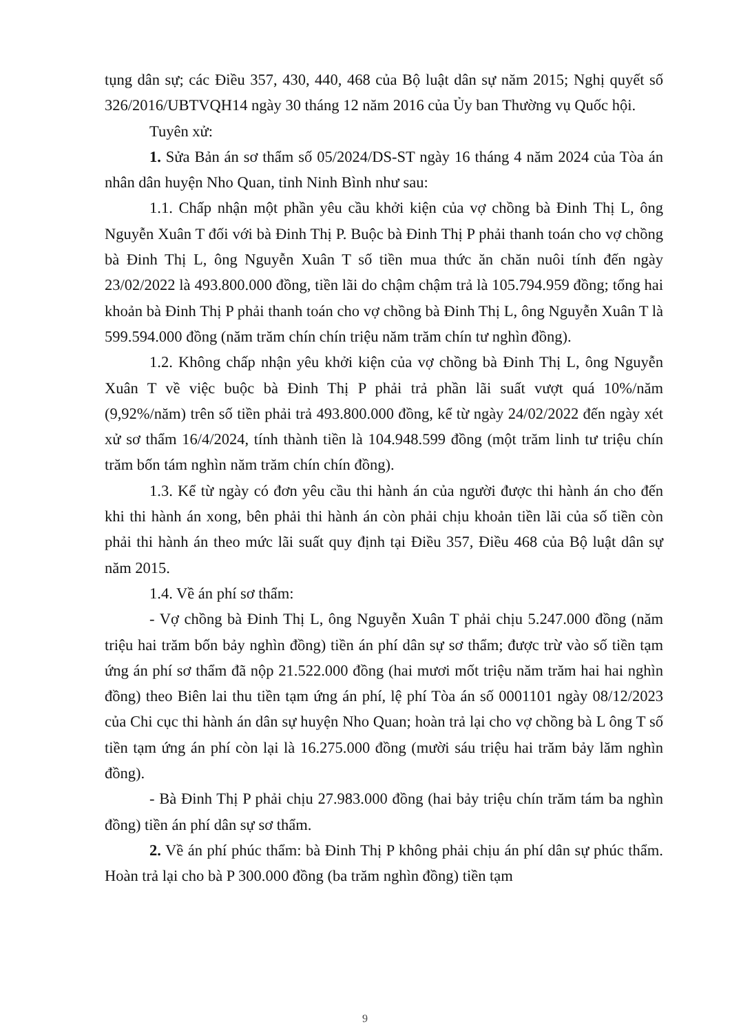tụng dân sự; các Điều 357, 430, 440, 468 của Bộ luật dân sự năm 2015; Nghị quyết số 326/2016/UBTVQH14 ngày 30 tháng 12 năm 2016 của Ủy ban Thường vụ Quốc hội.
Tuyên xử:
1. Sửa Bản án sơ thẩm số 05/2024/DS-ST ngày 16 tháng 4 năm 2024 của Tòa án nhân dân huyện Nho Quan, tỉnh Ninh Bình như sau:
1.1. Chấp nhận một phần yêu cầu khởi kiện của vợ chồng bà Đinh Thị L, ông Nguyễn Xuân T đối với bà Đinh Thị P. Buộc bà Đinh Thị P phải thanh toán cho vợ chồng bà Đinh Thị L, ông Nguyễn Xuân T số tiền mua thức ăn chăn nuôi tính đến ngày 23/02/2022 là 493.800.000 đồng, tiền lãi do chậm chậm trả là 105.794.959 đồng; tổng hai khoản bà Đinh Thị P phải thanh toán cho vợ chồng bà Đinh Thị L, ông Nguyễn Xuân T là 599.594.000 đồng (năm trăm chín chín triệu năm trăm chín tư nghìn đồng).
1.2. Không chấp nhận yêu khởi kiện của vợ chồng bà Đinh Thị L, ông Nguyễn Xuân T về việc buộc bà Đinh Thị P phải trả phần lãi suất vượt quá 10%/năm (9,92%/năm) trên số tiền phải trả 493.800.000 đồng, kể từ ngày 24/02/2022 đến ngày xét xử sơ thẩm 16/4/2024, tính thành tiền là 104.948.599 đồng (một trăm linh tư triệu chín trăm bốn tám nghìn năm trăm chín chín đồng).
1.3. Kể từ ngày có đơn yêu cầu thi hành án của người được thi hành án cho đến khi thi hành án xong, bên phải thi hành án còn phải chịu khoản tiền lãi của số tiền còn phải thi hành án theo mức lãi suất quy định tại Điều 357, Điều 468 của Bộ luật dân sự năm 2015.
1.4. Về án phí sơ thẩm:
- Vợ chồng bà Đinh Thị L, ông Nguyễn Xuân T phải chịu 5.247.000 đồng (năm triệu hai trăm bốn bảy nghìn đồng) tiền án phí dân sự sơ thẩm; được trừ vào số tiền tạm ứng án phí sơ thẩm đã nộp 21.522.000 đồng (hai mươi mốt triệu năm trăm hai hai nghìn đồng) theo Biên lai thu tiền tạm ứng án phí, lệ phí Tòa án số 0001101 ngày 08/12/2023 của Chi cục thi hành án dân sự huyện Nho Quan; hoàn trả lại cho vợ chồng bà L ông T số tiền tạm ứng án phí còn lại là 16.275.000 đồng (mười sáu triệu hai trăm bảy lăm nghìn đồng).
- Bà Đinh Thị P phải chịu 27.983.000 đồng (hai bảy triệu chín trăm tám ba nghìn đồng) tiền án phí dân sự sơ thẩm.
2. Về án phí phúc thẩm: bà Đinh Thị P không phải chịu án phí dân sự phúc thẩm. Hoàn trả lại cho bà P 300.000 đồng (ba trăm nghìn đồng) tiền tạm
9